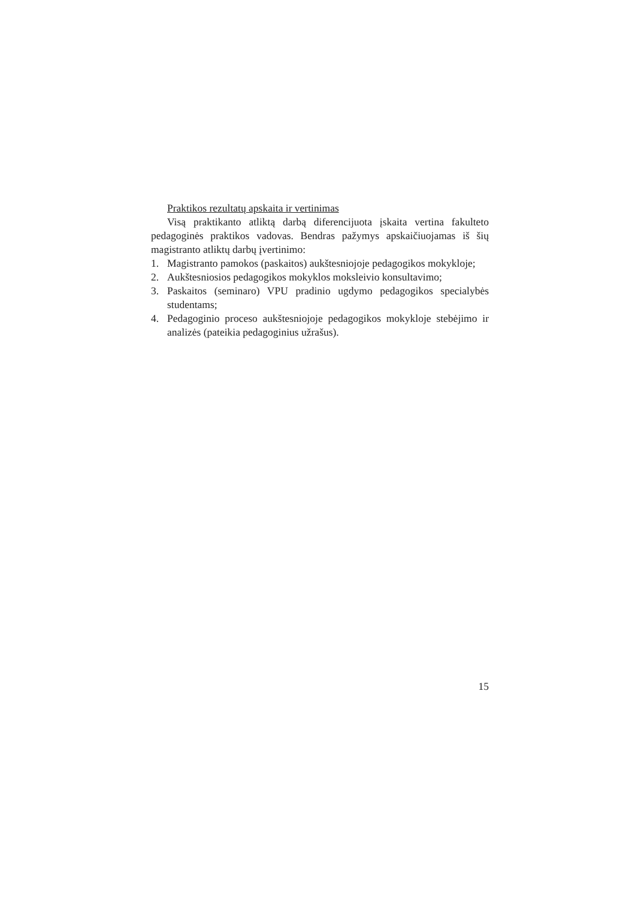Praktikos rezultatų apskaita ir vertinimas
Visą praktikanto atliktą darbą diferencijuota įskaita vertina fakulteto pedagoginės praktikos vadovas. Bendras pažymys apskaičiuojamas iš šių magistranto atliktų darbų įvertinimo:
1. Magistranto pamokos (paskaitos) aukštesniojoje pedagogikos mokykloje;
2. Aukštesniosios pedagogikos mokyklos moksleivio konsultavimo;
3. Paskaitos (seminaro) VPU pradinio ugdymo pedagogikos specialybės studentams;
4. Pedagoginio proceso aukštesniojoje pedagogikos mokykloje stebėjimo ir analizės (pateikia pedagoginius užrašus).
15